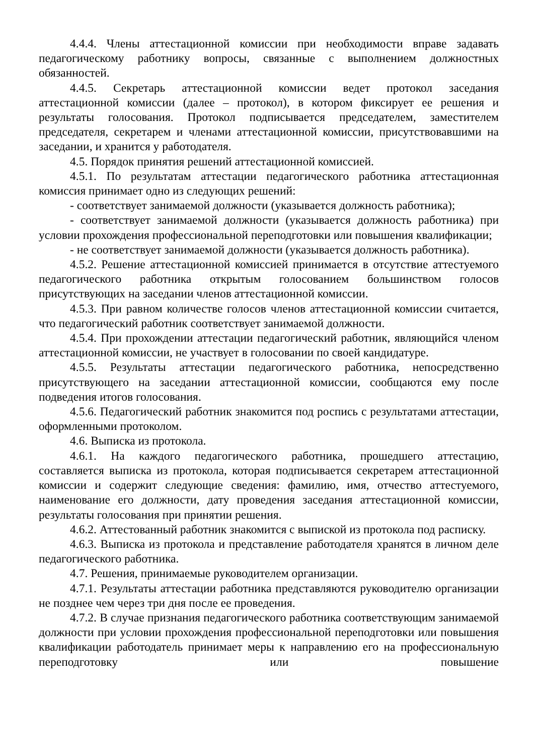4.4.4. Члены аттестационной комиссии при необходимости вправе задавать педагогическому работнику вопросы, связанные с выполнением должностных обязанностей.
4.4.5. Секретарь аттестационной комиссии ведет протокол заседания аттестационной комиссии (далее – протокол), в котором фиксирует ее решения и результаты голосования. Протокол подписывается председателем, заместителем председателя, секретарем и членами аттестационной комиссии, присутствовавшими на заседании, и хранится у работодателя.
4.5. Порядок принятия решений аттестационной комиссией.
4.5.1. По результатам аттестации педагогического работника аттестационная комиссия принимает одно из следующих решений:
- соответствует занимаемой должности (указывается должность работника);
- соответствует занимаемой должности (указывается должность работника) при условии прохождения профессиональной переподготовки или повышения квалификации;
- не соответствует занимаемой должности (указывается должность работника).
4.5.2. Решение аттестационной комиссией принимается в отсутствие аттестуемого педагогического работника открытым голосованием большинством голосов присутствующих на заседании членов аттестационной комиссии.
4.5.3. При равном количестве голосов членов аттестационной комиссии считается, что педагогический работник соответствует занимаемой должности.
4.5.4. При прохождении аттестации педагогический работник, являющийся членом аттестационной комиссии, не участвует в голосовании по своей кандидатуре.
4.5.5. Результаты аттестации педагогического работника, непосредственно присутствующего на заседании аттестационной комиссии, сообщаются ему после подведения итогов голосования.
4.5.6. Педагогический работник знакомится под роспись с результатами аттестации, оформленными протоколом.
4.6. Выписка из протокола.
4.6.1. На каждого педагогического работника, прошедшего аттестацию, составляется выписка из протокола, которая подписывается секретарем аттестационной комиссии и содержит следующие сведения: фамилию, имя, отчество аттестуемого, наименование его должности, дату проведения заседания аттестационной комиссии, результаты голосования при принятии решения.
4.6.2. Аттестованный работник знакомится с выпиской из протокола под расписку.
4.6.3. Выписка из протокола и представление работодателя хранятся в личном деле педагогического работника.
4.7. Решения, принимаемые руководителем организации.
4.7.1. Результаты аттестации работника представляются руководителю организации не позднее чем через три дня после ее проведения.
4.7.2. В случае признания педагогического работника соответствующим занимаемой должности при условии прохождения профессиональной переподготовки или повышения квалификации работодатель принимает меры к направлению его на профессиональную переподготовку или повышение